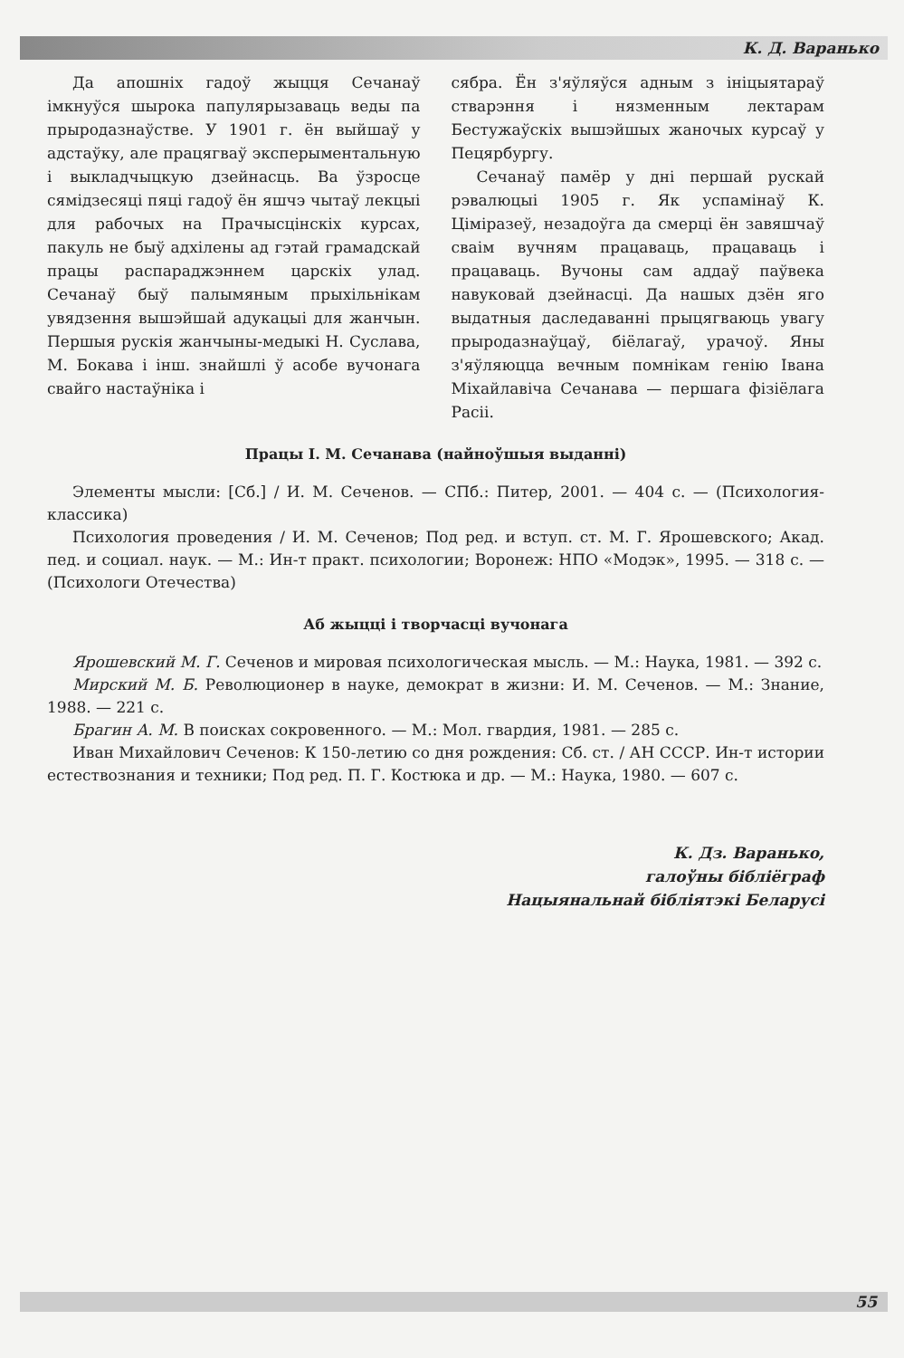К. Д. Варанько
Да апошніх гадоў жыцця Сечанаў імкнуўся шырока папулярызаваць веды па прыродазнаўстве. У 1901 г. ён выйшаў у адстаўку, але працягваў эксперыментальную і выкладчыцкую дзейнасць. Ва ўзросце сямідзесяці пяці гадоў ён яшчэ чытаў лекцыі для рабочых на Прачысцінскіх курсах, пакуль не быў адхілены ад гэтай грамадскай працы распараджэннем царскіх улад. Сечанаў быў палымяным прыхільнікам увядзення вышэйшай адукацыі для жанчын. Першыя рускія жанчыны-медыкі Н. Суслава, М. Бокава і інш. знайшлі ў асобе вучонага свайго настаўніка і
сябра. Ён з'яўляўся адным з ініцыятараў стварэння і нязменным лектарам Бестужаўскіх вышэйшых жаночых курсаў у Пецярбургу.
Сечанаў памёр у дні першай рускай рэвалюцыі 1905 г. Як успамінаў К. Ціміразеў, незадоўга да смерці ён завяшчаў сваім вучням працаваць, працаваць і працаваць. Вучоны сам аддаў паўвека навуковай дзейнасці. Да нашых дзён яго выдатныя даследаванні прыцягваюць увагу прыродазнаўцаў, біёлагаў, урачоў. Яны з'яўляюцца вечным помнікам генію Івана Міхайлавіча Сечанава — першага фізіёлага Расіі.
Працы І. М. Сечанава (найноўшыя выданні)
Элементы мысли: [Сб.] / И. М. Сеченов. — СПб.: Питер, 2001. — 404 с. — (Психология-классика)
Психология проведения / И. М. Сеченов; Под ред. и вступ. ст. М. Г. Ярошевского; Акад. пед. и социал. наук. — М.: Ин-т практ. психологии; Воронеж: НПО «Модэк», 1995. — 318 с. — (Психологи Отечества)
Аб жыцці і творчасці вучонага
Ярошевский М. Г. Сеченов и мировая психологическая мысль. — М.: Наука, 1981. — 392 с.
Мирский М. Б. Революционер в науке, демократ в жизни: И. М. Сеченов. — М.: Знание, 1988. — 221 с.
Брагин А. М. В поисках сокровенного. — М.: Мол. гвардия, 1981. — 285 с.
Иван Михайлович Сеченов: К 150-летию со дня рождения: Сб. ст. / АН СССР. Ин-т истории естествознания и техники; Под ред. П. Г. Костюка и др. — М.: Наука, 1980. — 607 с.
К. Дз. Варанько,
галоўны бібліёграф
Нацыянальнай бібліятэкі Беларусі
55